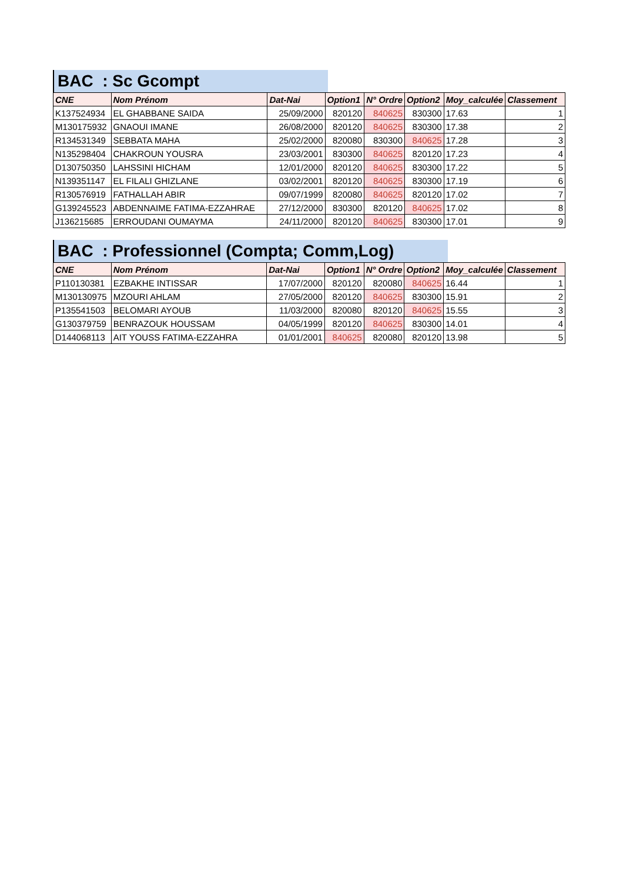BAC : Sc Gcompt
| CNE | Nom Prénom | Dat-Nai | Option1 | N° Ordre | Option2 | Moy_calculée | Classement |
| --- | --- | --- | --- | --- | --- | --- | --- |
| K137524934 | EL GHABBANE SAIDA | 25/09/2000 | 820120 | 840625 | 830300 | 17.63 | 1 |
| M130175932 | GNAOUI IMANE | 26/08/2000 | 820120 | 840625 | 830300 | 17.38 | 2 |
| R134531349 | SEBBATA MAHA | 25/02/2000 | 820080 | 830300 | 840625 | 17.28 | 3 |
| N135298404 | CHAKROUN YOUSRA | 23/03/2001 | 830300 | 840625 | 820120 | 17.23 | 4 |
| D130750350 | LAHSSINI HICHAM | 12/01/2000 | 820120 | 840625 | 830300 | 17.22 | 5 |
| N139351147 | EL FILALI GHIZLANE | 03/02/2001 | 820120 | 840625 | 830300 | 17.19 | 6 |
| R130576919 | FATHALLAH ABIR | 09/07/1999 | 820080 | 840625 | 820120 | 17.02 | 7 |
| G139245523 | ABDENNAIME FATIMA-EZZAHRAE | 27/12/2000 | 830300 | 820120 | 840625 | 17.02 | 8 |
| J136215685 | ERROUDANI OUMAYMA | 24/11/2000 | 820120 | 840625 | 830300 | 17.01 | 9 |
BAC : Professionnel (Compta; Comm,Log)
| CNE | Nom Prénom | Dat-Nai | Option1 | N° Ordre | Option2 | Moy_calculée | Classement |
| --- | --- | --- | --- | --- | --- | --- | --- |
| P110130381 | EZBAKHE INTISSAR | 17/07/2000 | 820120 | 820080 | 840625 | 16.44 | 1 |
| M130130975 | MZOURI AHLAM | 27/05/2000 | 820120 | 840625 | 830300 | 15.91 | 2 |
| P135541503 | BELOMARI AYOUB | 11/03/2000 | 820080 | 820120 | 840625 | 15.55 | 3 |
| G130379759 | BENRAZOUK HOUSSAM | 04/05/1999 | 820120 | 840625 | 830300 | 14.01 | 4 |
| D144068113 | AIT YOUSS FATIMA-EZZAHRA | 01/01/2001 | 840625 | 820080 | 820120 | 13.98 | 5 |